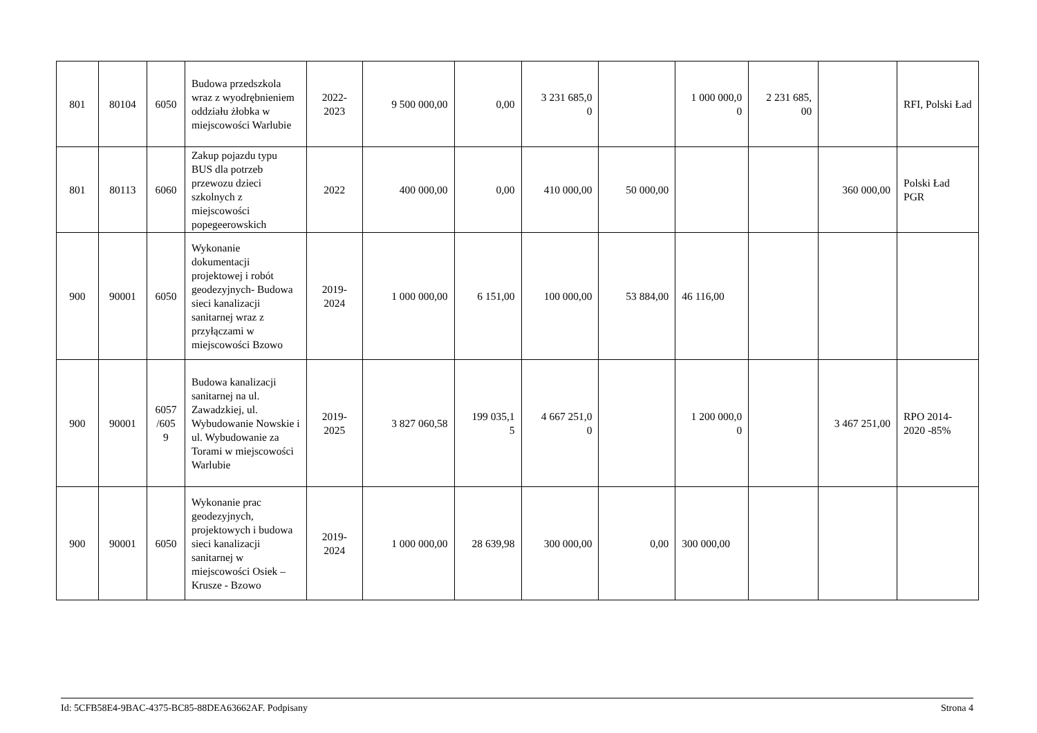| 801 | 80104 | 6050 | Budowa przedszkola wraz z wyodrębnieniem oddziału żłobka w miejscowości Warlubie | 2022- 2023 | 9 500 000,00 | 0,00 | 3 231 685,0 0 | | 1 000 000,0 0 | 2 231 685, 00 | | RFI, Polski Ład |
| 801 | 80113 | 6060 | Zakup pojazdu typu BUS dla potrzeb przewozu dzieci szkolnych z miejscowości popegeerowskich | 2022 | 400 000,00 | 0,00 | 410 000,00 | 50 000,00 | | | 360 000,00 | Polski Ład PGR |
| 900 | 90001 | 6050 | Wykonanie dokumentacji projektowej i robót geodezyjnych- Budowa sieci kanalizacji sanitarnej wraz z przyłączami w miejscowości Bzowo | 2019- 2024 | 1 000 000,00 | 6 151,00 | 100 000,00 | 53 884,00 | 46 116,00 | | | |
| 900 | 90001 | 6057 /605 9 | Budowa kanalizacji sanitarnej na ul. Zawadzkiej, ul. Wybudowanie Nowskie i ul. Wybudowanie za Torami w miejscowości Warlubie | 2019- 2025 | 3 827 060,58 | 199 035,1 5 | 4 667 251,0 0 | | 1 200 000,0 0 | | 3 467 251,00 | RPO 2014-2020 -85% |
| 900 | 90001 | 6050 | Wykonanie prac geodezyjnych, projektowych i budowa sieci kanalizacji sanitarnej w miejscowości Osiek – Krusze - Bzowo | 2019- 2024 | 1 000 000,00 | 28 639,98 | 300 000,00 | 0,00 | 300 000,00 | | | |
Id: 5CFB58E4-9BAC-4375-BC85-88DEA63662AF. Podpisany Strona 4